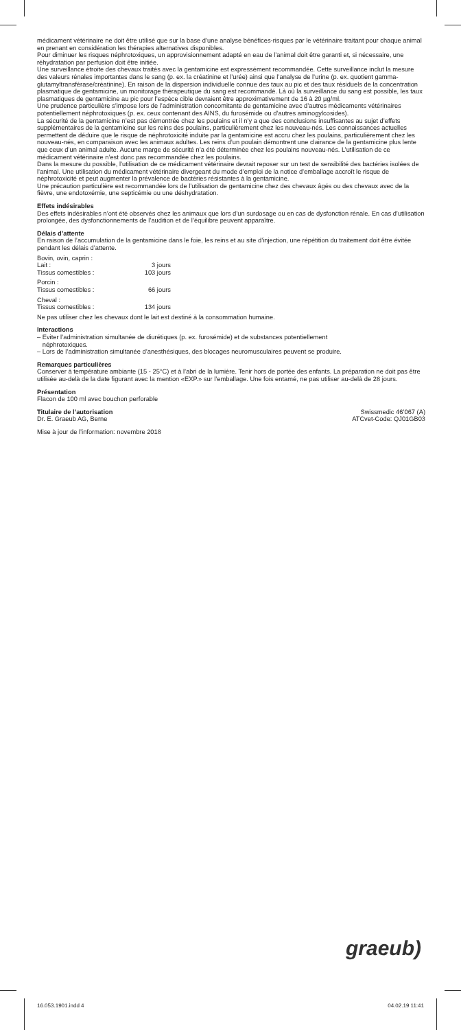médicament vétérinaire ne doit être utilisé que sur la base d’une analyse bénéfices-risques par le vétérinaire traitant pour chaque animal en prenant en considération les thérapies alternatives disponibles.
Pour diminuer les risques néphrotoxiques, un approvisionnement adapté en eau de l’animal doit être garanti et, si nécessaire, une réhydratation par perfusion doit être initiée.
Une surveillance étroite des chevaux traités avec la gentamicine est expressément recommandée. Cette surveillance inclut la mesure des valeurs rénales importantes dans le sang (p. ex. la créatinine et l’urée) ainsi que l’analyse de l’urine (p. ex. quotient gamma-glutamyltransférase/créatinine). En raison de la dispersion individuelle connue des taux au pic et des taux résiduels de la concentration plasmatique de gentamicine, un monitorage thérapeutique du sang est recommandé. Là où la surveillance du sang est possible, les taux plasmatiques de gentamicine au pic pour l’espèce cible devraient être approximativement de 16 à 20 µg/ml.
Une prudence particulière s’impose lors de l’administration concomitante de gentamicine avec d’autres médicaments vétérinaires potentiellement néphrotoxiques (p. ex. ceux contenant des AINS, du furosémide ou d’autres aminogylcosides).
La sécurité de la gentamicine n’est pas démontrée chez les poulains et il n’y a que des conclusions insuffisantes au sujet d’effets supplémentaires de la gentamicine sur les reins des poulains, particulièrement chez les nouveau-nés. Les connaissances actuelles permettent de déduire que le risque de néphrotoxicité induite par la gentamicine est accru chez les poulains, particulièrement chez les nouveau-nés, en comparaison avec les animaux adultes. Les reins d’un poulain démontrent une clairance de la gentamicine plus lente que ceux d’un animal adulte. Aucune marge de sécurité n’a été déterminée chez les poulains nouveau-nés. L’utilisation de ce médicament vétérinaire n’est donc pas recommandée chez les poulains.
Dans la mesure du possible, l’utilisation de ce médicament vétérinaire devrait reposer sur un test de sensibilité des bactéries isolées de l’animal. Une utilisation du médicament vétérinaire divergeant du mode d’emploi de la notice d’emballage accroît le risque de néphrotoxicité et peut augmenter la prévalence de bactéries résistantes à la gentamicine.
Une précaution particulière est recommandée lors de l’utilisation de gentamicine chez des chevaux âgés ou des chevaux avec de la fièvre, une endotoxémie, une septicémie ou une déshydratation.
Effets indésirables
Des effets indésirables n’ont été observés chez les animaux que lors d’un surdosage ou en cas de dysfonction rénale. En cas d’utilisation prolongée, des dysfonctionnements de l’audition et de l’équilibre peuvent apparaître.
Délais d’attente
En raison de l’accumulation de la gentamicine dans le foie, les reins et au site d’injection, une répétition du traitement doit être évitée pendant les délais d’attente.
| Bovin, ovin, caprin : | |
| Lait : | 3 jours |
| Tissus comestibles : | 103 jours |
| Porcin : | |
| Tissus comestibles : | 66 jours |
| Cheval : | |
| Tissus comestibles : | 134 jours |
Ne pas utiliser chez les chevaux dont le lait est destiné à la consommation humaine.
Interactions
– Eviter l’administration simultanée de diurétiques (p. ex. furosémide) et de substances potentiellement
néphrotoxiques.
– Lors de l’administration simultanée d’anesthésiques, des blocages neuromusculaires peuvent se produire.
Remarques particulières
Conserver à température ambiante (15 - 25°C) et à l’abri de la lumière. Tenir hors de portée des enfants. La préparation ne doit pas être utilisée au-delà de la date figurant avec la mention «EXP.» sur l’emballage. Une fois entamé, ne pas utiliser au-delà de 28 jours.
Présentation
Flacon de 100 ml avec bouchon perforable
Titulaire de l’autorisation
Dr. E. Graeub AG, Berne
Swissmedic 46’067 (A)
ATCvet-Code: QJ01GB03
Mise à jour de l’information: novembre 2018
graeub)
16.053.1901.indd 4 04.02.19 11:41